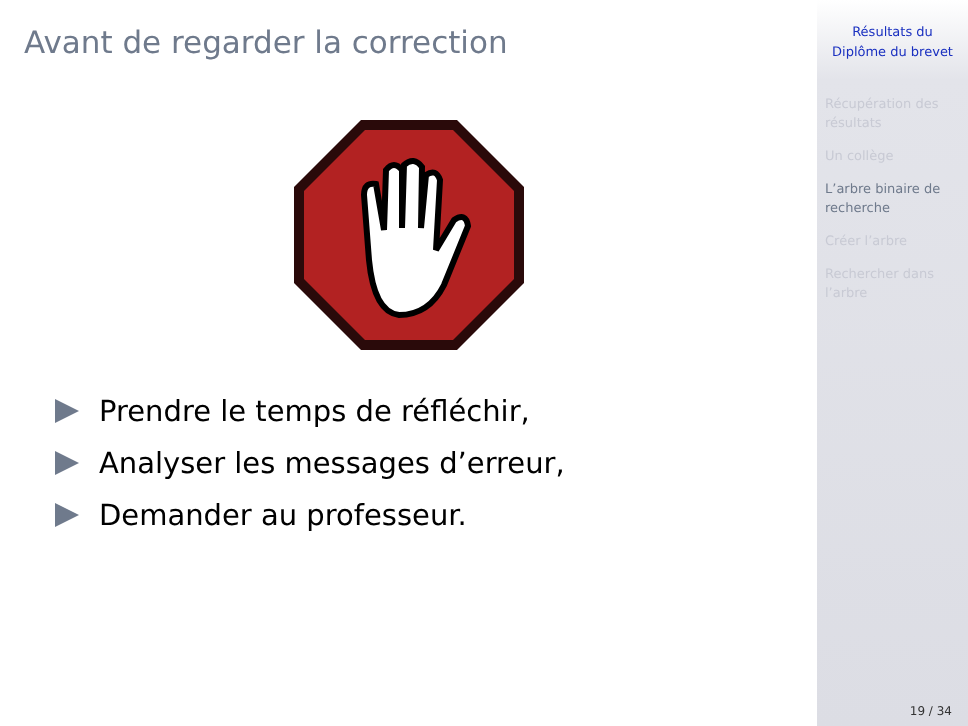Avant de regarder la correction
Prendre le temps de réfléchir,
Analyser les messages d’erreur,
Demander au professeur.
Résultats du
Diplôme du brevet
Récupération des résultats
Un collège
L’arbre binaire de recherche
Créer l’arbre
Rechercher dans l’arbre
19 / 34